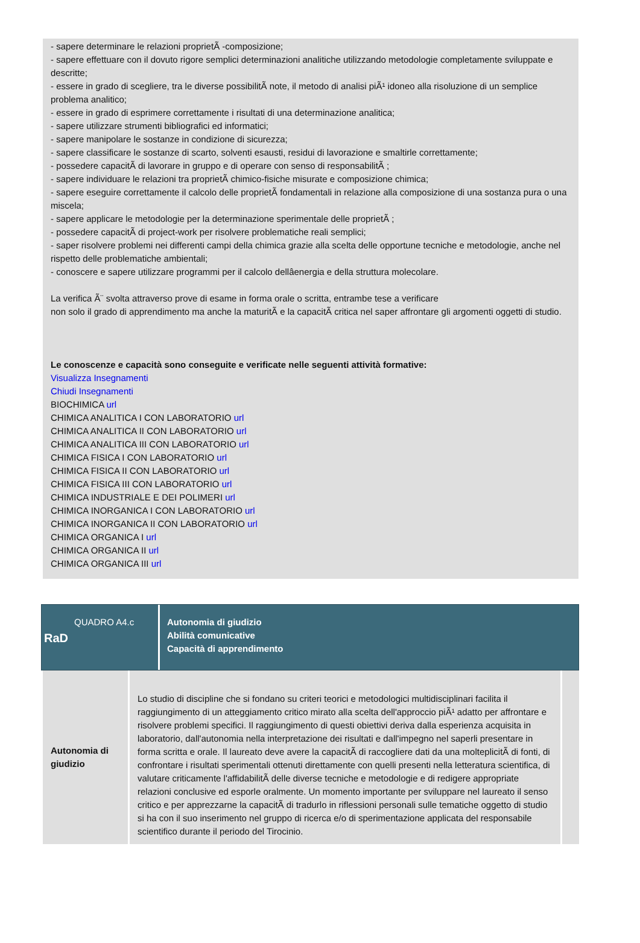- sapere determinare le relazioni proprietÃ -composizione;
- sapere effettuare con il dovuto rigore semplici determinazioni analitiche utilizzando metodologie completamente sviluppate e descritte;
- essere in grado di scegliere, tra le diverse possibilitÃ note, il metodo di analisi piÃ¹ idoneo alla risoluzione di un semplice problema analitico;
- essere in grado di esprimere correttamente i risultati di una determinazione analitica;
- sapere utilizzare strumenti bibliografici ed informatici;
- sapere manipolare le sostanze in condizione di sicurezza;
- sapere classificare le sostanze di scarto, solventi esausti, residui di lavorazione e smaltirle correttamente;
- possedere capacitÃ di lavorare in gruppo e di operare con senso di responsabilitÃ ;
- sapere individuare le relazioni tra proprietÃ chimico-fisiche misurate e composizione chimica;
- sapere eseguire correttamente il calcolo delle proprietÃ fondamentali in relazione alla composizione di una sostanza pura o una miscela;
- sapere applicare le metodologie per la determinazione sperimentale delle proprietÃ ;
- possedere capacitÃ di project-work per risolvere problematiche reali semplici;
- saper risolvere problemi nei differenti campi della chimica grazie alla scelta delle opportune tecniche e metodologie, anche nel rispetto delle problematiche ambientali;
- conoscere e sapere utilizzare programmi per il calcolo dellâenergia e della struttura molecolare.
La verifica Ã¨ svolta attraverso prove di esame in forma orale o scritta, entrambe tese a verificare
non solo il grado di apprendimento ma anche la maturitÃ e la capacitÃ critica nel saper affrontare gli argomenti oggetti di studio.
Le conoscenze e capacità sono conseguite e verificate nelle seguenti attività formative:
Visualizza Insegnamenti
Chiudi Insegnamenti
BIOCHIMICA url
CHIMICA ANALITICA I CON LABORATORIO url
CHIMICA ANALITICA II CON LABORATORIO url
CHIMICA ANALITICA III CON LABORATORIO url
CHIMICA FISICA I CON LABORATORIO url
CHIMICA FISICA II CON LABORATORIO url
CHIMICA FISICA III CON LABORATORIO url
CHIMICA INDUSTRIALE E DEI POLIMERI url
CHIMICA INORGANICA I CON LABORATORIO url
CHIMICA INORGANICA II CON LABORATORIO url
CHIMICA ORGANICA I url
CHIMICA ORGANICA II url
CHIMICA ORGANICA III url
QUADRO A4.c
RaD
Autonomia di giudizio
Abilità comunicative
Capacità di apprendimento
| Autonomia di giudizio | Lo studio di discipline che si fondano su criteri teorici e metodologici multidisciplinari facilita il raggiungimento di un atteggiamento critico mirato alla scelta dell'approccio piÃ¹ adatto per affrontare e risolvere problemi specifici. Il raggiungimento di questi obiettivi deriva dalla esperienza acquisita in laboratorio, dall'autonomia nella interpretazione dei risultati e dall'impegno nel saperli presentare in forma scritta e orale. Il laureato deve avere la capacitÃ di raccogliere dati da una molteplicitÃ di fonti, di confrontare i risultati sperimentali ottenuti direttamente con quelli presenti nella letteratura scientifica, di valutare criticamente l'affidabilitÃ delle diverse tecniche e metodologie e di redigere appropriate relazioni conclusive ed esporle oralmente. Un momento importante per sviluppare nel laureato il senso critico e per apprezzarne la capacitÃ di tradurlo in riflessioni personali sulle tematiche oggetto di studio si ha con il suo inserimento nel gruppo di ricerca e/o di sperimentazione applicata del responsabile scientifico durante il periodo del Tirocinio. | |